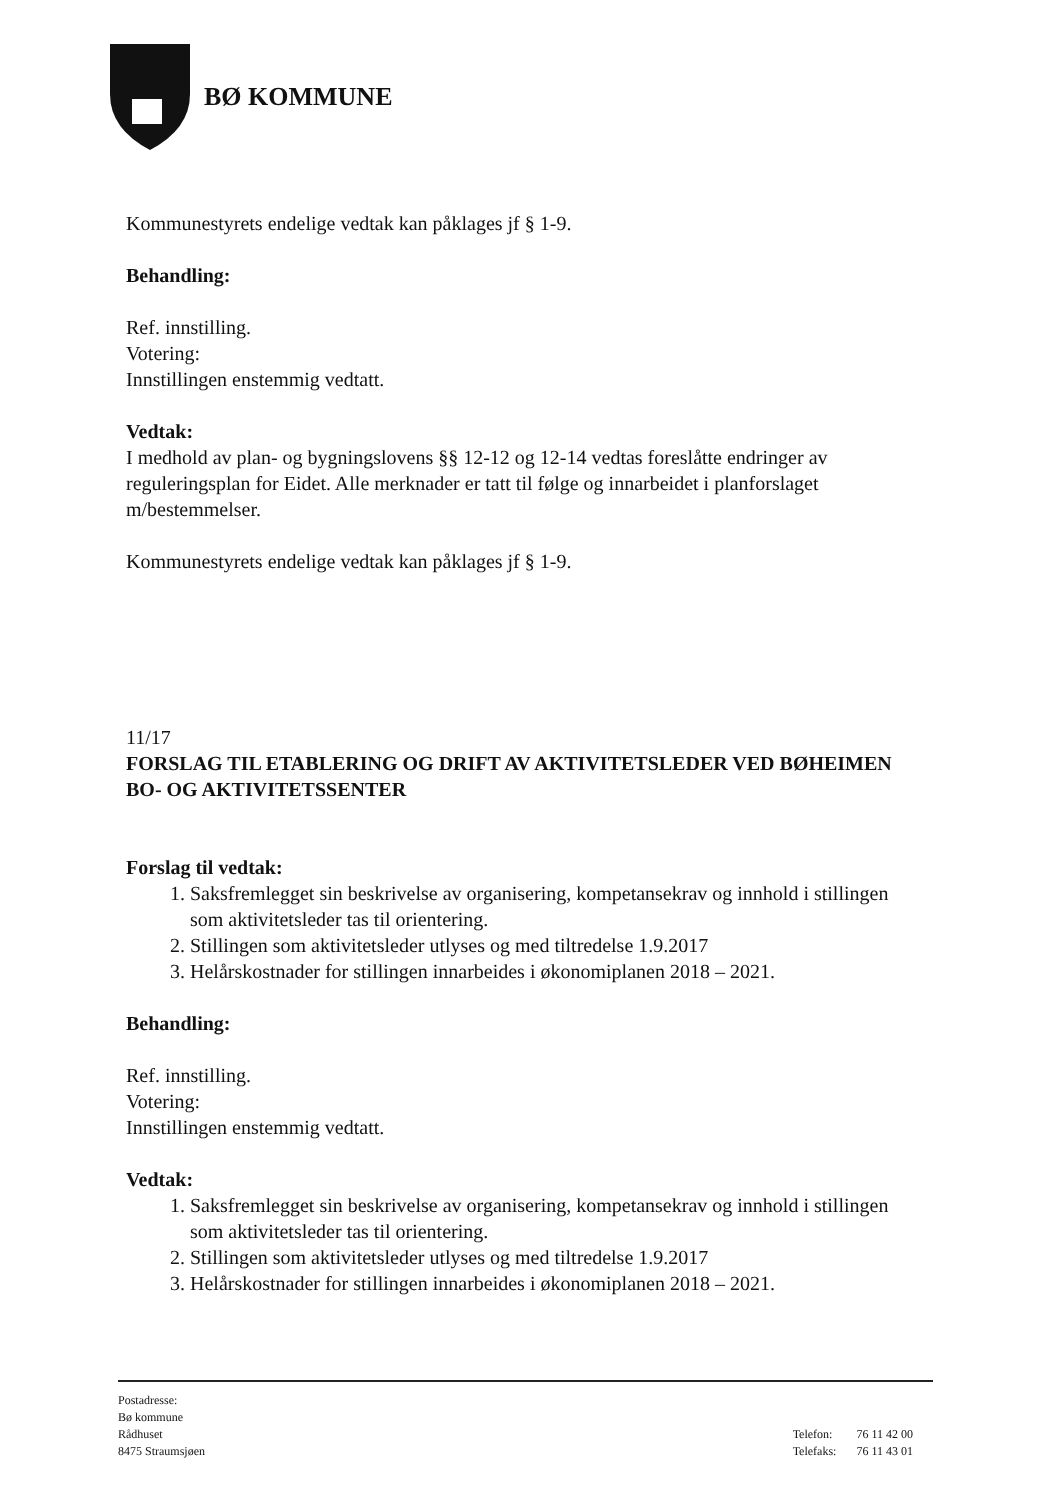BØ KOMMUNE
Kommunestyrets endelige vedtak kan påklages jf § 1-9.
Behandling:
Ref. innstilling.
Votering:
Innstillingen enstemmig vedtatt.
Vedtak:
I medhold av plan- og bygningslovens §§ 12-12 og 12-14 vedtas foreslåtte endringer av reguleringsplan for Eidet. Alle merknader er tatt til følge og innarbeidet i planforslaget m/bestemmelser.
Kommunestyrets endelige vedtak kan påklages jf § 1-9.
11/17
FORSLAG TIL ETABLERING OG DRIFT AV AKTIVITETSLEDER VED BØHEIMEN BO- OG AKTIVITETSSENTER
Forslag til vedtak:
1. Saksfremlegget sin beskrivelse av organisering, kompetansekrav og innhold i stillingen som aktivitetsleder tas til orientering.
2. Stillingen som aktivitetsleder utlyses og med tiltredelse 1.9.2017
3. Helårskostnader for stillingen innarbeides i økonomiplanen 2018 – 2021.
Behandling:
Ref. innstilling.
Votering:
Innstillingen enstemmig vedtatt.
Vedtak:
1. Saksfremlegget sin beskrivelse av organisering, kompetansekrav og innhold i stillingen som aktivitetsleder tas til orientering.
2. Stillingen som aktivitetsleder utlyses og med tiltredelse 1.9.2017
3. Helårskostnader for stillingen innarbeides i økonomiplanen 2018 – 2021.
Postadresse:
Bø kommune
Rådhuset
8475 Straumsjøen
| Telefon: | 76 11 42 00 |
| Telefaks: | 76 11 43 01 |